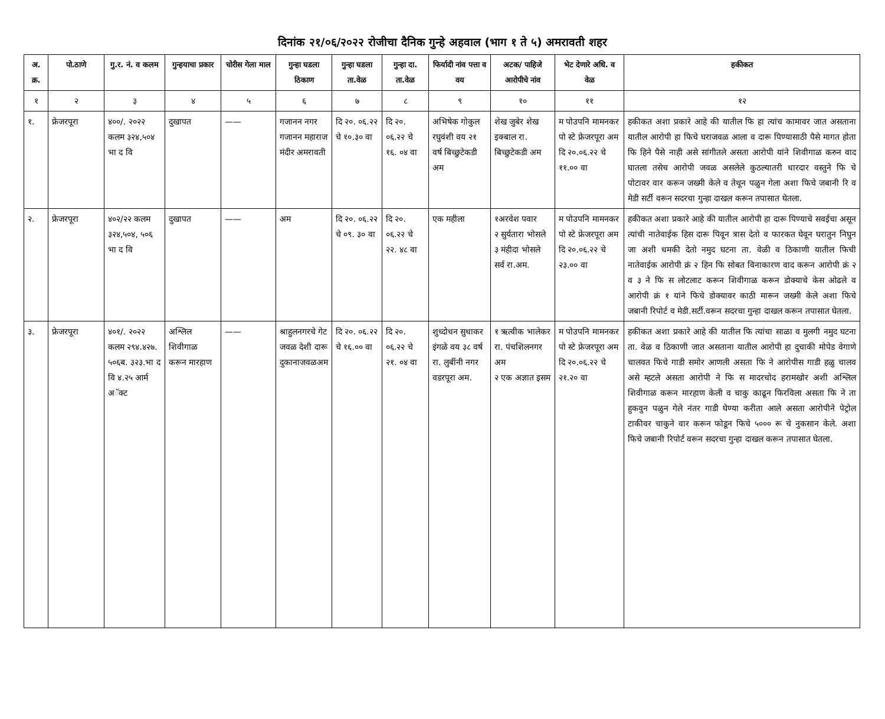दिनांक २१/०६/२०२२ रोजीचा दैनिक गुन्हे अहवाल (भाग १ ते ५) अमरावती शहर
| अ. क्र. | पो.ठाणे | गु.र. नं. व कलम | गुन्हयाचा प्रकार | चोरीस गेला माल | गुन्हा घडला ठिकाण | गुन्हा घडला ता.वेळ | गुन्हा दा. ता.वेळ | फिर्यादी नांव पत्ता व वय | अटक/ पाहिजे आरोपीचे नांव | भेट देणारे अधि. व वेळ | हकीकत |
| --- | --- | --- | --- | --- | --- | --- | --- | --- | --- | --- | --- |
| १ | २ | ३ | ४ | ५ | ६ | ७ | ८ | ९ | १० | ११ | १२ |
| १. | फ्रेजरपूरा | ४००/. २०२२ कलम ३२४,५०४ भा द वि | दुखापत | —— | गजानन नगर गजानन महाराज मंदीर अमरावती | दि २०. ०६.२२ चे १०.३० वा | दि २०. ०६.२२ चे १६. ०४ वा | अभिषेक गोकुल रघुवंशी वय २१ वर्ष बिच्छुटेकडी अम | शेख जुबेर शेख इक्बाल रा. बिच्छुटेकडी अम | म पोउपनि मामनकर पो स्टे फ्रेजरपूरा अम दि २०.०६.२२ चे ११.०० वा | हकीकत अशा प्रकारे आहे की यातील फि हा त्यांच कामावर जात असताना यातील आरोपी हा फिचे घराजवळ आला व दारू पिण्यासाठी पैसे मागत होता फि हिने पैसे नाही असे सांगीतले असता आरोपी यांने शिवीगाळ करुन वाद घातला तसेच आरोपी जवळ असलेले कुठल्यातरी धारदार वस्तुने फि चे पोटावर वार करून जख्मी केले व तेथून पळुन गेला अशा फिचे जबानी रि व मेडी सर्टी वरून सदरचा गुन्हा दाखल करून तपासात घेतला. |
| २. | फ्रेजरपूरा | ४०२/२२ कलम ३२४,५०४, ५०६ भा द वि | दुखापत | —— | अम | दि २०. ०६.२२ चे ०९. ३० वा | दि २०. ०६.२२ चे २२. ४८ वा | एक महीला | १अरवेश पवार २ सुर्यतारा भोसले ३ मंहीदा भोसले सर्व रा.अम. | म पोउपनि मामनकर पो स्टे फ्रेजरपूरा अम दि २०.०६.२२ चे २३.०० वा | हकीकत अशा प्रकारे आहे की यातील आरोपी हा दारू पिण्याचे सवईचा असून त्यांची नातेवाईक हिस दारू पिवून त्रास देतो व फारकत घेवून घरातुन निघुन जा अशी धमकी देतो नमुद घटना ता. वेळी व ठिकाणी यातील फिची नातेवाईक आरोपी क्रं २ हिन फि सोबत विनाकारण वाद करून आरोपी क्रं २ व ३ ने फि स लोटलाट करून शिवीगाळ करून डोक्याचे केस ओढले व आरोपी क्रं १ यांने फिचे डोक्यावर काठी मारून जख्मी केले अशा फिचे जबानी रिपोर्ट व मेडी.सर्टी.वरून सदरचा गुन्हा दाखल करून तपासात घेतला. |
| ३. | फ्रेजरपूरा | ४०१/. २०२२ कलम २९४.४२७. ५०६ब. ३२३.भा द वि ४.२५ आर्म अॅक्ट | अश्लिल शिवीगाळ करून मारहाण | —— | श्राहुलनगरचे गेट जवळ देशी दारू दुकानाजवळअम | दि २०. ०६.२२ चे १६.०० वा | दि २०. ०६.२२ चे २१. ०४ वा | शुध्दोधन सुधाकर इंगळे वय ३८ वर्ष रा. लुबींनी नगर वडरपूरा अम. | १ ऋत्वीक भालेकर रा. पंचशिलनगर अम २ एक अज्ञात इसम | म पोउपनि मामनकर पो स्टे फ्रेजरपूरा अम दि २०.०६.२२ चे २१.२० वा | हकीकत अशा प्रकारे आहे की यातील फि त्यांचा साळा व मुलगी नमुद घटना ता. वेळ व ठिकाणी जात असताना यातील आरोपी हा दुचाकी मोपेड वेगाणे चालवत फिचे गाडी समोर आणली असता फि ने आरोपीस गाडी हळु चालव असे म्हटले असता आरोपी ने फि स मादरचोद हरामखोर अशी अश्लिल शिवीगाळ करून मारहाण केली व चाकु काढून फिरविला असता फि ने ता हुकवुन पळुन गेले नंतर गाडी घेण्या करीता आले असता आरोपीने पेट्रोल टाकीवर चाकुने वार करून फोडून फिचे ५००० रू चे नुकसान केले. अशा फिचे जबानी रिपोर्ट वरून सदरचा गुन्हा दाखल करून तपासात घेतला. |